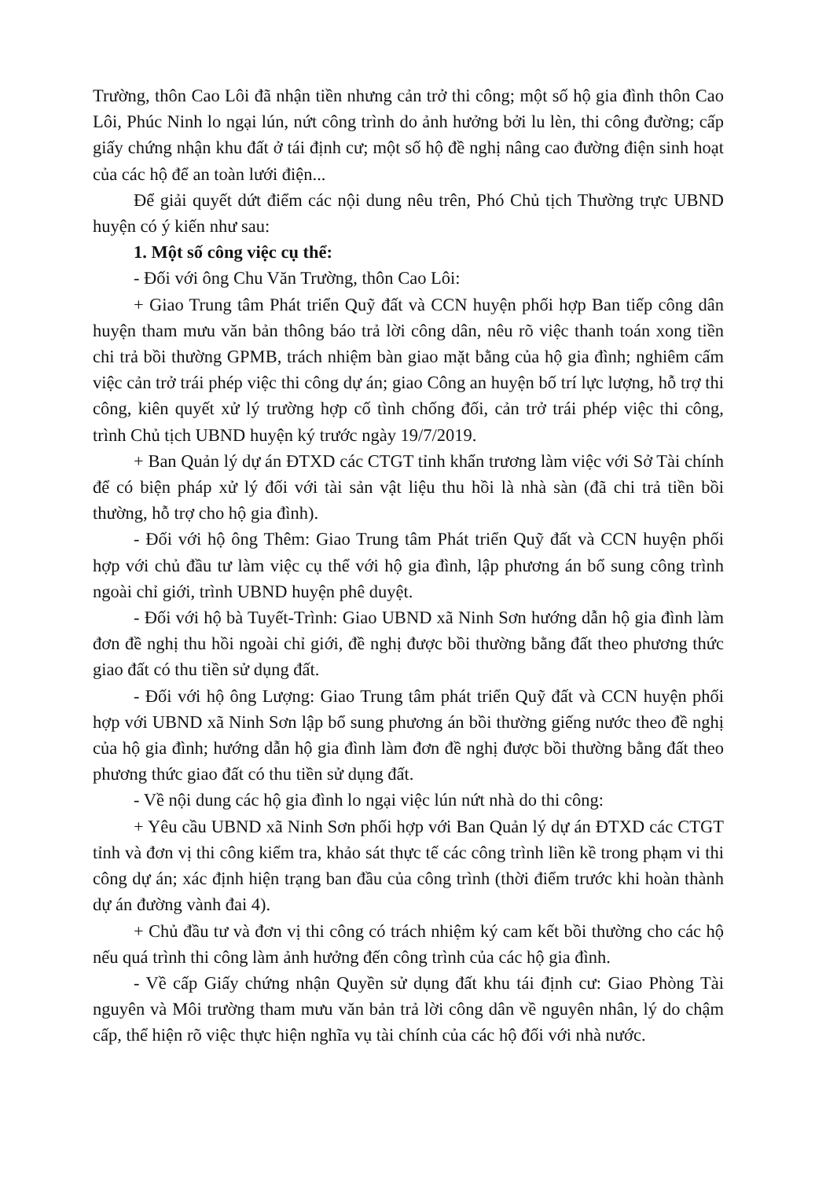Trường, thôn Cao Lôi đã nhận tiền nhưng cản trở thi công; một số hộ gia đình thôn Cao Lôi, Phúc Ninh lo ngại lún, nứt công trình do ảnh hưởng bởi lu lèn, thi công đường; cấp giấy chứng nhận khu đất ở tái định cư; một số hộ đề nghị nâng cao đường điện sinh hoạt của các hộ để an toàn lưới điện...
Để giải quyết dứt điểm các nội dung nêu trên, Phó Chủ tịch Thường trực UBND huyện có ý kiến như sau:
1. Một số công việc cụ thể:
- Đối với ông Chu Văn Trường, thôn Cao Lôi:
+ Giao Trung tâm Phát triển Quỹ đất và CCN huyện phối hợp Ban tiếp công dân huyện tham mưu văn bản thông báo trả lời công dân, nêu rõ việc thanh toán xong tiền chi trả bồi thường GPMB, trách nhiệm bàn giao mặt bằng của hộ gia đình; nghiêm cấm việc cản trở trái phép việc thi công dự án; giao Công an huyện bố trí lực lượng, hỗ trợ thi công, kiên quyết xử lý trường hợp cố tình chống đối, cản trở trái phép việc thi công, trình Chủ tịch UBND huyện ký trước ngày 19/7/2019.
+ Ban Quản lý dự án ĐTXD các CTGT tỉnh khẩn trương làm việc với Sở Tài chính để có biện pháp xử lý đối với tài sản vật liệu thu hồi là nhà sàn (đã chi trả tiền bồi thường, hỗ trợ cho hộ gia đình).
- Đối với hộ ông Thêm: Giao Trung tâm Phát triển Quỹ đất và CCN huyện phối hợp với chủ đầu tư làm việc cụ thể với hộ gia đình, lập phương án bổ sung công trình ngoài chỉ giới, trình UBND huyện phê duyệt.
- Đối với hộ bà Tuyết-Trình: Giao UBND xã Ninh Sơn hướng dẫn hộ gia đình làm đơn đề nghị thu hồi ngoài chỉ giới, đề nghị được bồi thường bằng đất theo phương thức giao đất có thu tiền sử dụng đất.
- Đối với hộ ông Lượng: Giao Trung tâm phát triển Quỹ đất và CCN huyện phối hợp với UBND xã Ninh Sơn lập bổ sung phương án bồi thường giếng nước theo đề nghị của hộ gia đình; hướng dẫn hộ gia đình làm đơn đề nghị được bồi thường bằng đất theo phương thức giao đất có thu tiền sử dụng đất.
- Về nội dung các hộ gia đình lo ngại việc lún nứt nhà do thi công:
+ Yêu cầu UBND xã Ninh Sơn phối hợp với Ban Quản lý dự án ĐTXD các CTGT tỉnh và đơn vị thi công kiểm tra, khảo sát thực tế các công trình liền kề trong phạm vi thi công dự án; xác định hiện trạng ban đầu của công trình (thời điểm trước khi hoàn thành dự án đường vành đai 4).
+ Chủ đầu tư và đơn vị thi công có trách nhiệm ký cam kết bồi thường cho các hộ nếu quá trình thi công làm ảnh hưởng đến công trình của các hộ gia đình.
- Về cấp Giấy chứng nhận Quyền sử dụng đất khu tái định cư: Giao Phòng Tài nguyên và Môi trường tham mưu văn bản trả lời công dân về nguyên nhân, lý do chậm cấp, thể hiện rõ việc thực hiện nghĩa vụ tài chính của các hộ đối với nhà nước.